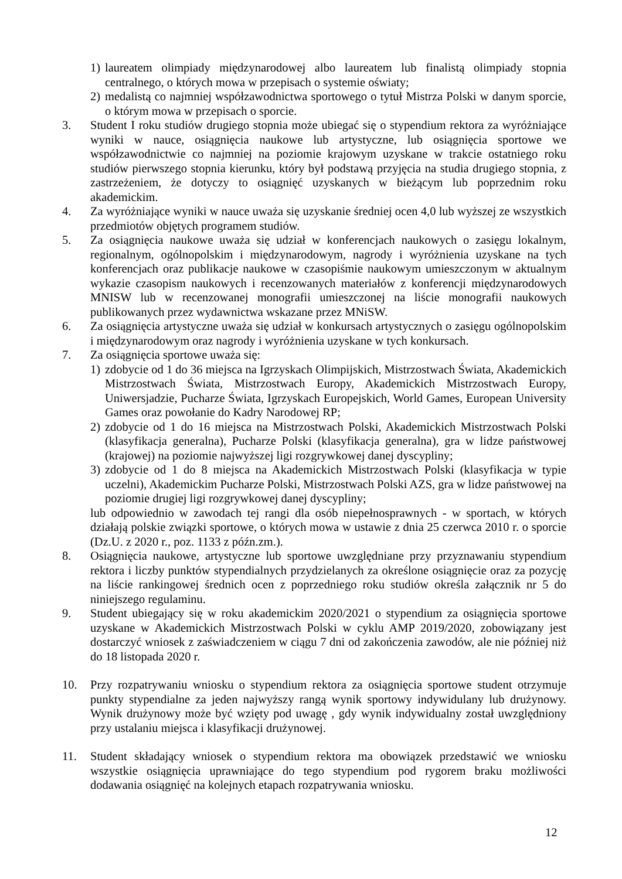1) laureatem olimpiady międzynarodowej albo laureatem lub finalistą olimpiady stopnia centralnego, o których mowa w przepisach o systemie oświaty;
2) medalistą co najmniej współzawodnictwa sportowego o tytuł Mistrza Polski w danym sporcie, o którym mowa w przepisach o sporcie.
3. Student I roku studiów drugiego stopnia może ubiegać się o stypendium rektora za wyróżniające wyniki w nauce, osiągnięcia naukowe lub artystyczne, lub osiągnięcia sportowe we współzawodnictwie co najmniej na poziomie krajowym uzyskane w trakcie ostatniego roku studiów pierwszego stopnia kierunku, który był podstawą przyjęcia na studia drugiego stopnia, z zastrzeżeniem, że dotyczy to osiągnięć uzyskanych w bieżącym lub poprzednim roku akademickim.
4. Za wyróżniające wyniki w nauce uważa się uzyskanie średniej ocen 4,0 lub wyższej ze wszystkich przedmiotów objętych programem studiów.
5. Za osiągnięcia naukowe uważa się udział w konferencjach naukowych o zasięgu lokalnym, regionalnym, ogólnopolskim i międzynarodowym, nagrody i wyróżnienia uzyskane na tych konferencjach oraz publikacje naukowe w czasopiśmie naukowym umieszczonym w aktualnym wykazie czasopism naukowych i recenzowanych materiałów z konferencji międzynarodowych MNISW lub w recenzowanej monografii umieszczonej na liście monografii naukowych publikowanych przez wydawnictwa wskazane przez MNiSW.
6. Za osiągnięcia artystyczne uważa się udział w konkursach artystycznych o zasięgu ogólnopolskim i międzynarodowym oraz nagrody i wyróżnienia uzyskane w tych konkursach.
7. Za osiągnięcia sportowe uważa się:
1) zdobycie od 1 do 36 miejsca na Igrzyskach Olimpijskich, Mistrzostwach Świata, Akademickich Mistrzostwach Świata, Mistrzostwach Europy, Akademickich Mistrzostwach Europy, Uniwersjadzie, Pucharze Świata, Igrzyskach Europejskich, World Games, European University Games oraz powołanie do Kadry Narodowej RP;
2) zdobycie od 1 do 16 miejsca na Mistrzostwach Polski, Akademickich Mistrzostwach Polski (klasyfikacja generalna), Pucharze Polski (klasyfikacja generalna), gra w lidze państwowej (krajowej) na poziomie najwyższej ligi rozgrywkowej danej dyscypliny;
3) zdobycie od 1 do 8 miejsca na Akademickich Mistrzostwach Polski (klasyfikacja w typie uczelni), Akademickim Pucharze Polski, Mistrzostwach Polski AZS, gra w lidze państwowej na poziomie drugiej ligi rozgrywkowej danej dyscypliny;
lub odpowiednio w zawodach tej rangi dla osób niepełnosprawnych - w sportach, w których działają polskie związki sportowe, o których mowa w ustawie z dnia 25 czerwca 2010 r. o sporcie (Dz.U. z 2020 r., poz. 1133 z późn.zm.).
8. Osiągnięcia naukowe, artystyczne lub sportowe uwzględniane przy przyznawaniu stypendium rektora i liczby punktów stypendialnych przydzielanych za określone osiągnięcie oraz za pozycję na liście rankingowej średnich ocen z poprzedniego roku studiów określa załącznik nr 5 do niniejszego regulaminu.
9. Student ubiegający się w roku akademickim 2020/2021 o stypendium za osiągnięcia sportowe uzyskane w Akademickich Mistrzostwach Polski w cyklu AMP 2019/2020, zobowiązany jest dostarczyć wniosek z zaświadczeniem w ciągu 7 dni od zakończenia zawodów, ale nie później niż do 18 listopada 2020 r.
10. Przy rozpatrywaniu wniosku o stypendium rektora za osiągnięcia sportowe student otrzymuje punkty stypendialne za jeden najwyższy rangą wynik sportowy indywidulany lub drużynowy. Wynik drużynowy może być wzięty pod uwagę , gdy wynik indywidualny został uwzględniony przy ustalaniu miejsca i klasyfikacji drużynowej.
11. Student składający wniosek o stypendium rektora ma obowiązek przedstawić we wniosku wszystkie osiągnięcia uprawniające do tego stypendium pod rygorem braku możliwości dodawania osiągnięć na kolejnych etapach rozpatrywania wniosku.
12